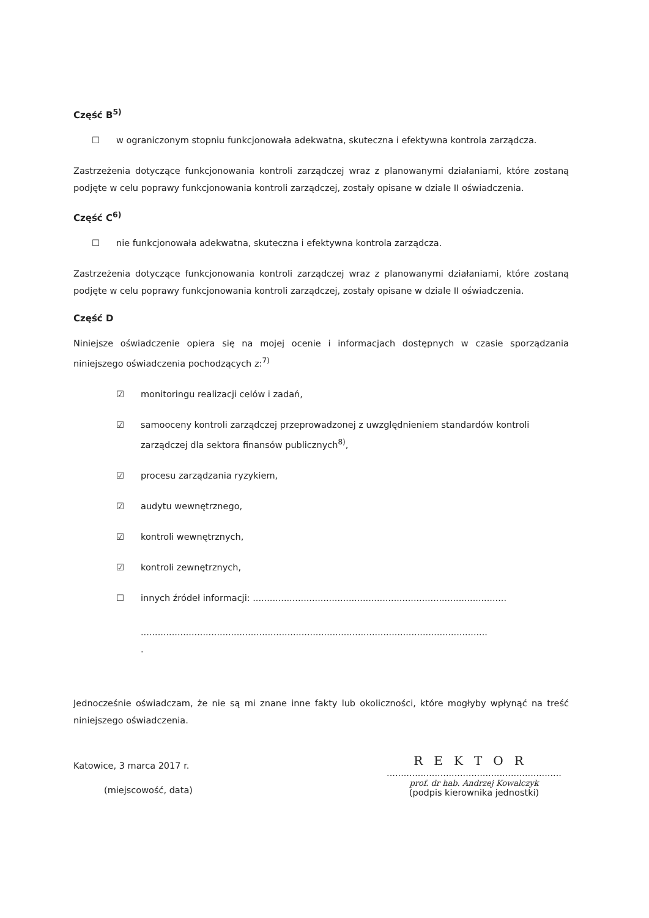Część B<sup>5)</sup>
☐ w ograniczonym stopniu funkcjonowała adekwatna, skuteczna i efektywna kontrola zarządcza.
Zastrzeżenia dotyczące funkcjonowania kontroli zarządczej wraz z planowanymi działaniami, które zostaną podjęte w celu poprawy funkcjonowania kontroli zarządczej, zostały opisane w dziale II oświadczenia.
Część C<sup>6)</sup>
☐ nie funkcjonowała adekwatna, skuteczna i efektywna kontrola zarządcza.
Zastrzeżenia dotyczące funkcjonowania kontroli zarządczej wraz z planowanymi działaniami, które zostaną podjęte w celu poprawy funkcjonowania kontroli zarządczej, zostały opisane w dziale II oświadczenia.
Część D
Niniejsze oświadczenie opiera się na mojej ocenie i informacjach dostępnych w czasie sporządzania niniejszego oświadczenia pochodzących z:<sup>7)</sup>
☑ monitoringu realizacji celów i zadań,
☑ samooceny kontroli zarządczej przeprowadzonej z uwzględnieniem standardów kontroli zarządczej dla sektora finansów publicznych<sup>8)</sup>,
☑ procesu zarządzania ryzykiem,
☑ audytu wewnętrznego,
☑ kontroli wewnętrznych,
☑ kontroli zewnętrznych,
☐ innych źródeł informacji: ..........................................................................................
...........................................................................................................................
.
Jednocześnie oświadczam, że nie są mi znane inne fakty lub okoliczności, które mogłyby wpłynąć na treść niniejszego oświadczenia.
Katowice, 3 marca 2017 r.
(miejscowość, data)
REKTOR
..............................................................
prof. dr hab. Andrzej Kowalczyk
(podpis kierownika jednostki)